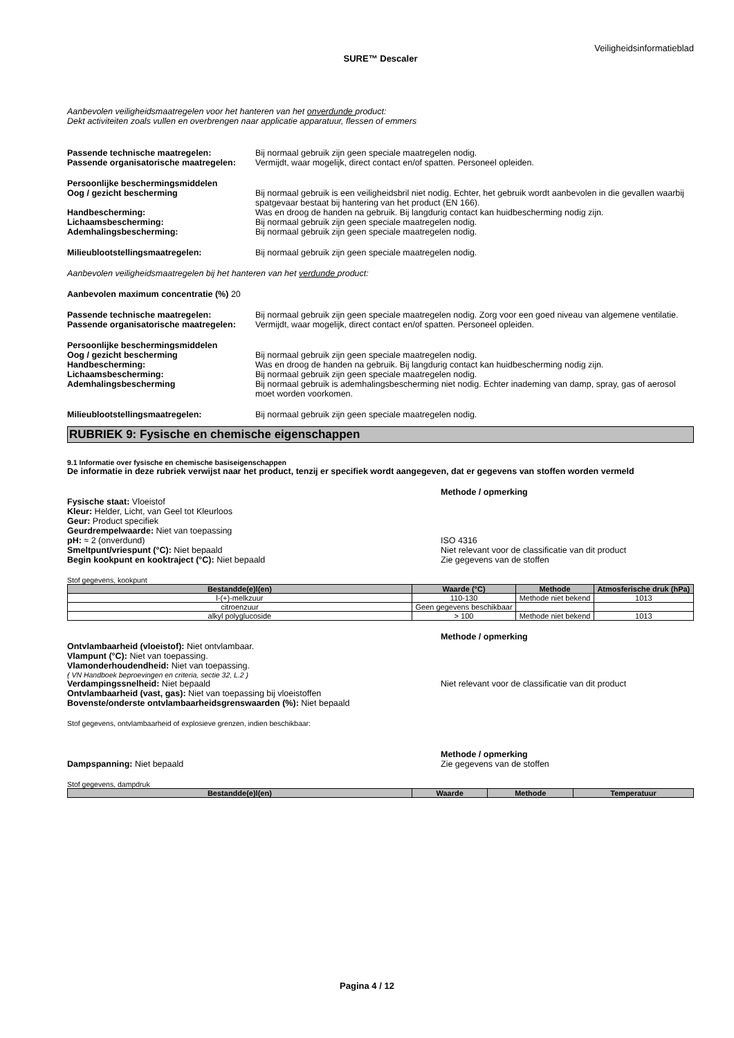Veiligheidsinformatieblad
SURE™ Descaler
Aanbevolen veiligheidsmaatregelen voor het hanteren van het onverdunde product:
Dekt activiteiten zoals vullen en overbrengen naar applicatie apparatuur, flessen of emmers
Passende technische maatregelen: Bij normaal gebruik zijn geen speciale maatregelen nodig.
Passende organisatorische maatregelen:
Vermijdt, waar mogelijk, direct contact en/of spatten. Personeel opleiden.
Persoonlijke beschermingsmiddelen
Oog / gezicht bescherming Bij normaal gebruik is een veiligheidsbril niet nodig. Echter, het gebruik wordt aanbevolen in die gevallen waarbij spatgevaar bestaat bij hantering van het product (EN 166).
Handbescherming: Was en droog de handen na gebruik. Bij langdurig contact kan huidbescherming nodig zijn.
Lichaamsbescherming: Bij normaal gebruik zijn geen speciale maatregelen nodig.
Ademhalingsbescherming: Bij normaal gebruik zijn geen speciale maatregelen nodig.
Milieublootstellingsmaatregelen: Bij normaal gebruik zijn geen speciale maatregelen nodig.
Aanbevolen veiligheidsmaatregelen bij het hanteren van het verdunde product:
Aanbevolen maximum concentratie (%) 20
Passende technische maatregelen: Bij normaal gebruik zijn geen speciale maatregelen nodig. Zorg voor een goed niveau van algemene ventilatie.
Passende organisatorische maatregelen:
Vermijdt, waar mogelijk, direct contact en/of spatten. Personeel opleiden.
Persoonlijke beschermingsmiddelen
Oog / gezicht bescherming Bij normaal gebruik zijn geen speciale maatregelen nodig.
Handbescherming: Was en droog de handen na gebruik. Bij langdurig contact kan huidbescherming nodig zijn.
Lichaamsbescherming: Bij normaal gebruik zijn geen speciale maatregelen nodig.
Ademhalingsbescherming Bij normaal gebruik is ademhalingsbescherming niet nodig. Echter inademing van damp, spray, gas of aerosol moet worden voorkomen.
Milieublootstellingsmaatregelen: Bij normaal gebruik zijn geen speciale maatregelen nodig.
RUBRIEK 9: Fysische en chemische eigenschappen
9.1 Informatie over fysische en chemische basiseigenschappen
De informatie in deze rubriek verwijst naar het product, tenzij er specifiek wordt aangegeven, dat er gegevens van stoffen worden vermeld
Methode / opmerking
Fysische staat: Vloeistof
Kleur: Helder, Licht, van Geel tot Kleurloos
Geur: Product specifiek
Geurdrempelwaarde: Niet van toepassing
pH: ≈ 2 (onverdund) ISO 4316
Smeltpunt/vriespunt (°C): Niet bepaald Niet relevant voor de classificatie van dit product
Begin kookpunt en kooktraject (°C): Niet bepaald Zie gegevens van de stoffen
Stof gegevens, kookpunt
| Bestandde(e)l(en) | Waarde (°C) | Methode | Atmosferische druk (hPa) |
| --- | --- | --- | --- |
| l-(+)-melkzuur | 110-130 | Methode niet bekend | 1013 |
| citroenzuur | Geen gegevens beschikbaar | | |
| alkyl polyglucoside | > 100 | Methode niet bekend | 1013 |
Methode / opmerking
Ontvlambaarheid (vloeistof): Niet ontvlambaar.
Vlampunt (°C): Niet van toepassing.
Vlamonderhoudendheid: Niet van toepassing.
( VN Handboek beproevingen en criteria, sectie 32, L.2 )
Verdampingssnelheid: Niet bepaald Niet relevant voor de classificatie van dit product
Ontvlambaarheid (vast, gas): Niet van toepassing bij vloeistoffen
Bovenste/onderste ontvlambaarheidsgrenswaarden (%): Niet bepaald
Stof gegevens, ontvlambaarheid of explosieve grenzen, indien beschikbaar:
Methode / opmerking
Dampspanning: Niet bepaald Zie gegevens van de stoffen
Stof gegevens, dampdruk
| Bestandde(e)l(en) | Waarde | Methode | Temperatuur |
| --- | --- | --- | --- |
Pagina 4 / 12